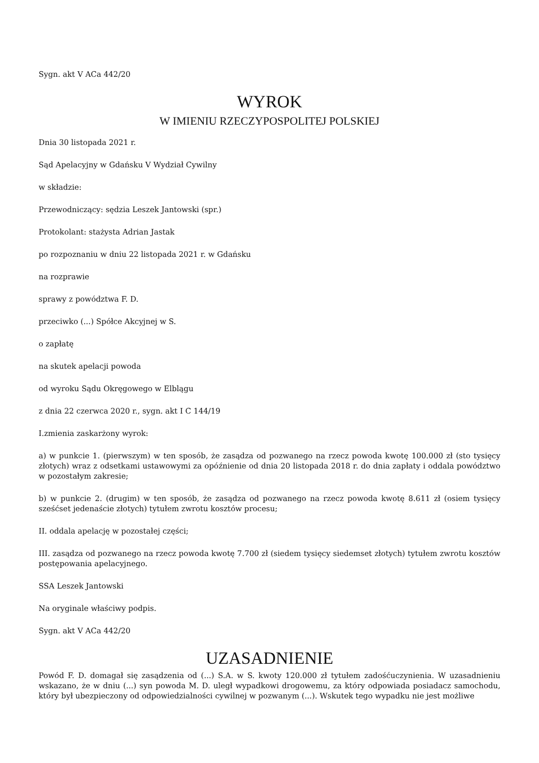Sygn. akt V ACa 442/20
WYROK
W IMIENIU RZECZYPOSPOLITEJ POLSKIEJ
Dnia 30 listopada 2021 r.
Sąd Apelacyjny w Gdańsku V Wydział Cywilny
w składzie:
Przewodniczący: sędzia Leszek Jantowski (spr.)
Protokolant: stażysta Adrian Jastak
po rozpoznaniu w dniu 22 listopada 2021 r. w Gdańsku
na rozprawie
sprawy z powództwa F. D.
przeciwko (...) Spółce Akcyjnej w S.
o zapłatę
na skutek apelacji powoda
od wyroku Sądu Okręgowego w Elblągu
z dnia 22 czerwca 2020 r., sygn. akt I C 144/19
I.zmienia zaskarżony wyrok:
a) w punkcie 1. (pierwszym) w ten sposób, że zasądza od pozwanego na rzecz powoda kwotę 100.000 zł (sto tysięcy złotych) wraz z odsetkami ustawowymi za opóźnienie od dnia 20 listopada 2018 r. do dnia zapłaty i oddala powództwo w pozostałym zakresie;
b) w punkcie 2. (drugim) w ten sposób, że zasądza od pozwanego na rzecz powoda kwotę 8.611 zł (osiem tysięcy sześćset jedenaście złotych) tytułem zwrotu kosztów procesu;
II. oddala apelację w pozostałej części;
III. zasądza od pozwanego na rzecz powoda kwotę 7.700 zł (siedem tysięcy siedemset złotych) tytułem zwrotu kosztów postępowania apelacyjnego.
SSA Leszek Jantowski
Na oryginale właściwy podpis.
Sygn. akt V ACa 442/20
UZASADNIENIE
Powód F. D. domagał się zasądzenia od (...) S.A. w S. kwoty 120.000 zł tytułem zadośćuczynienia. W uzasadnieniu wskazano, że w dniu (...) syn powoda M. D. uległ wypadkowi drogowemu, za który odpowiada posiadacz samochodu, który był ubezpieczony od odpowiedzialności cywilnej w pozwanym (...). Wskutek tego wypadku nie jest możliwe